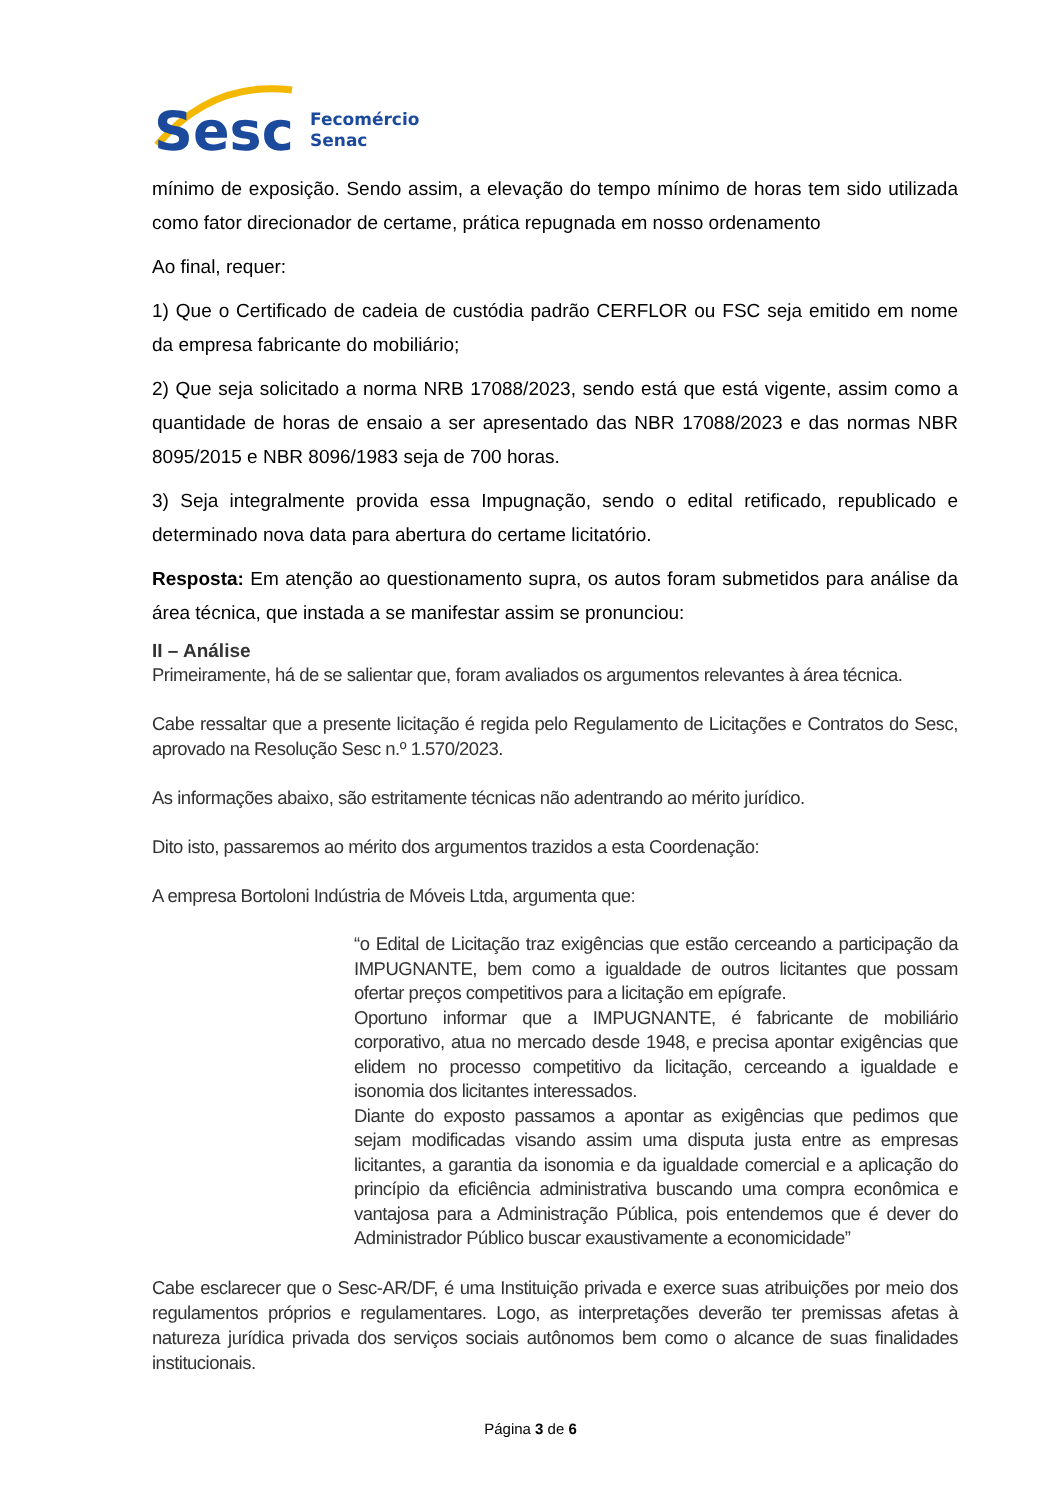Sesc
Fecomércio
Senac
mínimo de exposição. Sendo assim, a elevação do tempo mínimo de horas tem sido utilizada como fator direcionador de certame, prática repugnada em nosso ordenamento
Ao final, requer:
1) Que o Certificado de cadeia de custódia padrão CERFLOR ou FSC seja emitido em nome da empresa fabricante do mobiliário;
2) Que seja solicitado a norma NRB 17088/2023, sendo está que está vigente, assim como a quantidade de horas de ensaio a ser apresentado das NBR 17088/2023 e das normas NBR 8095/2015 e NBR 8096/1983 seja de 700 horas.
3) Seja integralmente provida essa Impugnação, sendo o edital retificado, republicado e determinado nova data para abertura do certame licitatório.
Resposta: Em atenção ao questionamento supra, os autos foram submetidos para análise da área técnica, que instada a se manifestar assim se pronunciou:
II – Análise
Primeiramente, há de se salientar que, foram avaliados os argumentos relevantes à área técnica.
Cabe ressaltar que a presente licitação é regida pelo Regulamento de Licitações e Contratos do Sesc, aprovado na Resolução Sesc n.º 1.570/2023.
As informações abaixo, são estritamente técnicas não adentrando ao mérito jurídico.
Dito isto, passaremos ao mérito dos argumentos trazidos a esta Coordenação:
A empresa Bortoloni Indústria de Móveis Ltda, argumenta que:
“o Edital de Licitação traz exigências que estão cerceando a participação da IMPUGNANTE, bem como a igualdade de outros licitantes que possam ofertar preços competitivos para a licitação em epígrafe.
Oportuno informar que a IMPUGNANTE, é fabricante de mobiliário corporativo, atua no mercado desde 1948, e precisa apontar exigências que elidem no processo competitivo da licitação, cerceando a igualdade e isonomia dos licitantes interessados.
Diante do exposto passamos a apontar as exigências que pedimos que sejam modificadas visando assim uma disputa justa entre as empresas licitantes, a garantia da isonomia e da igualdade comercial e a aplicação do princípio da eficiência administrativa buscando uma compra econômica e vantajosa para a Administração Pública, pois entendemos que é dever do Administrador Público buscar exaustivamente a economicidade”
Cabe esclarecer que o Sesc-AR/DF, é uma Instituição privada e exerce suas atribuições por meio dos regulamentos próprios e regulamentares. Logo, as interpretações deverão ter premissas afetas à natureza jurídica privada dos serviços sociais autônomos bem como o alcance de suas finalidades institucionais.
Página 3 de 6